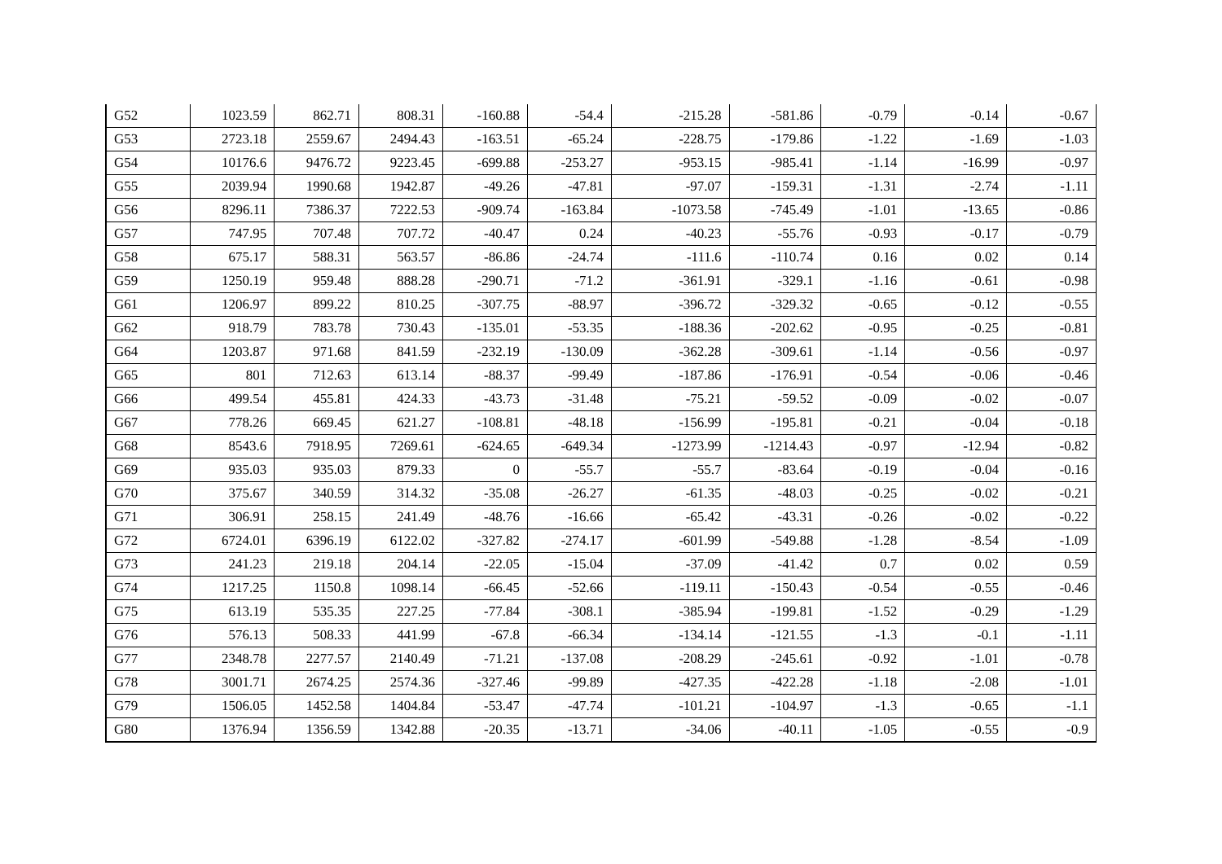| G52 | 1023.59 | 862.71 | 808.31 | -160.88 | -54.4 | -215.28 | -581.86 | -0.79 | -0.14 | -0.67 |
| G53 | 2723.18 | 2559.67 | 2494.43 | -163.51 | -65.24 | -228.75 | -179.86 | -1.22 | -1.69 | -1.03 |
| G54 | 10176.6 | 9476.72 | 9223.45 | -699.88 | -253.27 | -953.15 | -985.41 | -1.14 | -16.99 | -0.97 |
| G55 | 2039.94 | 1990.68 | 1942.87 | -49.26 | -47.81 | -97.07 | -159.31 | -1.31 | -2.74 | -1.11 |
| G56 | 8296.11 | 7386.37 | 7222.53 | -909.74 | -163.84 | -1073.58 | -745.49 | -1.01 | -13.65 | -0.86 |
| G57 | 747.95 | 707.48 | 707.72 | -40.47 | 0.24 | -40.23 | -55.76 | -0.93 | -0.17 | -0.79 |
| G58 | 675.17 | 588.31 | 563.57 | -86.86 | -24.74 | -111.6 | -110.74 | 0.16 | 0.02 | 0.14 |
| G59 | 1250.19 | 959.48 | 888.28 | -290.71 | -71.2 | -361.91 | -329.1 | -1.16 | -0.61 | -0.98 |
| G61 | 1206.97 | 899.22 | 810.25 | -307.75 | -88.97 | -396.72 | -329.32 | -0.65 | -0.12 | -0.55 |
| G62 | 918.79 | 783.78 | 730.43 | -135.01 | -53.35 | -188.36 | -202.62 | -0.95 | -0.25 | -0.81 |
| G64 | 1203.87 | 971.68 | 841.59 | -232.19 | -130.09 | -362.28 | -309.61 | -1.14 | -0.56 | -0.97 |
| G65 | 801 | 712.63 | 613.14 | -88.37 | -99.49 | -187.86 | -176.91 | -0.54 | -0.06 | -0.46 |
| G66 | 499.54 | 455.81 | 424.33 | -43.73 | -31.48 | -75.21 | -59.52 | -0.09 | -0.02 | -0.07 |
| G67 | 778.26 | 669.45 | 621.27 | -108.81 | -48.18 | -156.99 | -195.81 | -0.21 | -0.04 | -0.18 |
| G68 | 8543.6 | 7918.95 | 7269.61 | -624.65 | -649.34 | -1273.99 | -1214.43 | -0.97 | -12.94 | -0.82 |
| G69 | 935.03 | 935.03 | 879.33 | 0 | -55.7 | -55.7 | -83.64 | -0.19 | -0.04 | -0.16 |
| G70 | 375.67 | 340.59 | 314.32 | -35.08 | -26.27 | -61.35 | -48.03 | -0.25 | -0.02 | -0.21 |
| G71 | 306.91 | 258.15 | 241.49 | -48.76 | -16.66 | -65.42 | -43.31 | -0.26 | -0.02 | -0.22 |
| G72 | 6724.01 | 6396.19 | 6122.02 | -327.82 | -274.17 | -601.99 | -549.88 | -1.28 | -8.54 | -1.09 |
| G73 | 241.23 | 219.18 | 204.14 | -22.05 | -15.04 | -37.09 | -41.42 | 0.7 | 0.02 | 0.59 |
| G74 | 1217.25 | 1150.8 | 1098.14 | -66.45 | -52.66 | -119.11 | -150.43 | -0.54 | -0.55 | -0.46 |
| G75 | 613.19 | 535.35 | 227.25 | -77.84 | -308.1 | -385.94 | -199.81 | -1.52 | -0.29 | -1.29 |
| G76 | 576.13 | 508.33 | 441.99 | -67.8 | -66.34 | -134.14 | -121.55 | -1.3 | -0.1 | -1.11 |
| G77 | 2348.78 | 2277.57 | 2140.49 | -71.21 | -137.08 | -208.29 | -245.61 | -0.92 | -1.01 | -0.78 |
| G78 | 3001.71 | 2674.25 | 2574.36 | -327.46 | -99.89 | -427.35 | -422.28 | -1.18 | -2.08 | -1.01 |
| G79 | 1506.05 | 1452.58 | 1404.84 | -53.47 | -47.74 | -101.21 | -104.97 | -1.3 | -0.65 | -1.1 |
| G80 | 1376.94 | 1356.59 | 1342.88 | -20.35 | -13.71 | -34.06 | -40.11 | -1.05 | -0.55 | -0.9 |